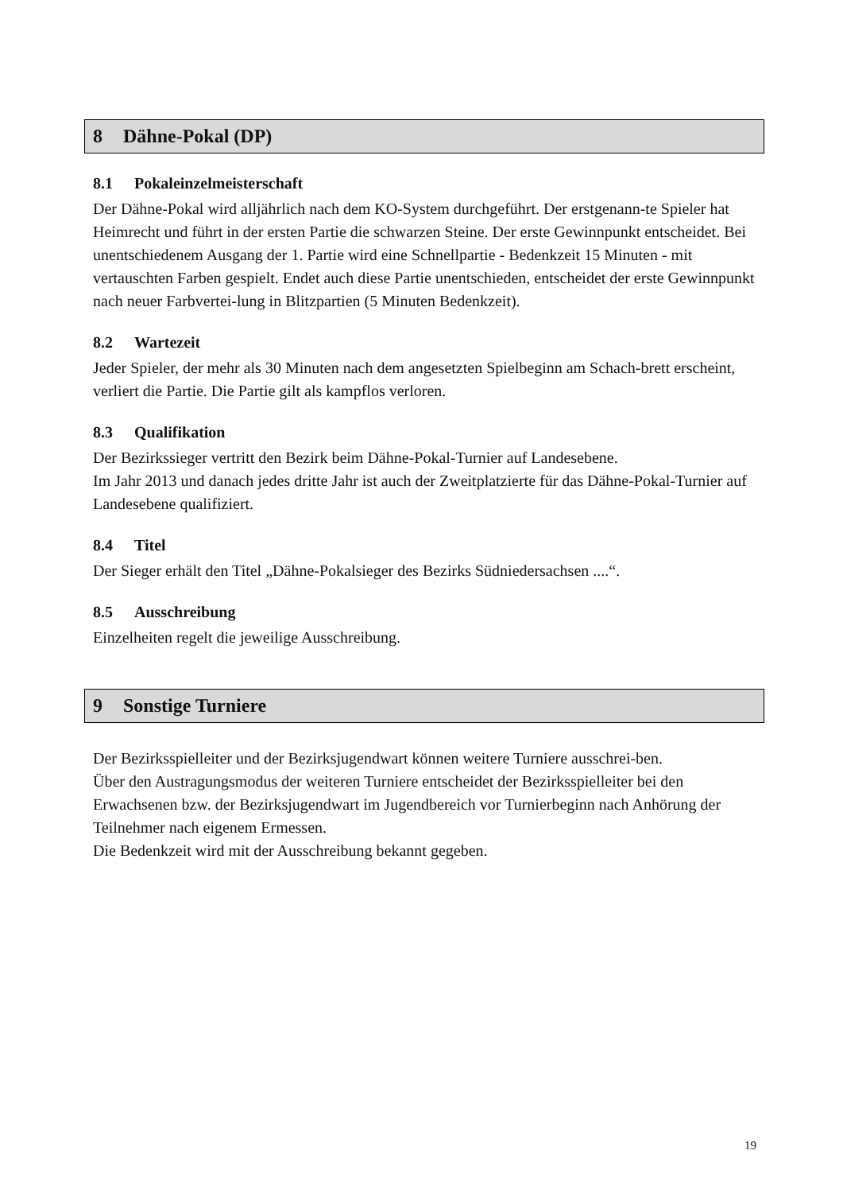8 Dähne-Pokal (DP)
8.1 Pokaleinzelmeisterschaft
Der Dähne-Pokal wird alljährlich nach dem KO-System durchgeführt. Der erstgenann-te Spieler hat Heimrecht und führt in der ersten Partie die schwarzen Steine. Der erste Gewinnpunkt entscheidet. Bei unentschiedenem Ausgang der 1. Partie wird eine Schnellpartie - Bedenkzeit 15 Minuten - mit vertauschten Farben gespielt. Endet auch diese Partie unentschieden, entscheidet der erste Gewinnpunkt nach neuer Farbvertei-lung in Blitzpartien (5 Minuten Bedenkzeit).
8.2 Wartezeit
Jeder Spieler, der mehr als 30 Minuten nach dem angesetzten Spielbeginn am Schach-brett erscheint, verliert die Partie. Die Partie gilt als kampflos verloren.
8.3 Qualifikation
Der Bezirkssieger vertritt den Bezirk beim Dähne-Pokal-Turnier auf Landesebene.
Im Jahr 2013 und danach jedes dritte Jahr ist auch der Zweitplatzierte für das Dähne-Pokal-Turnier auf Landesebene qualifiziert.
8.4 Titel
Der Sieger erhält den Titel „Dähne-Pokalsieger des Bezirks Südniedersachsen ....“.
8.5 Ausschreibung
Einzelheiten regelt die jeweilige Ausschreibung.
9 Sonstige Turniere
Der Bezirksspielleiter und der Bezirksjugendwart können weitere Turniere ausschrei-ben.
Über den Austragungsmodus der weiteren Turniere entscheidet der Bezirksspielleiter bei den Erwachsenen bzw. der Bezirksjugendwart im Jugendbereich vor Turnierbeginn nach Anhörung der Teilnehmer nach eigenem Ermessen.
Die Bedenkzeit wird mit der Ausschreibung bekannt gegeben.
19